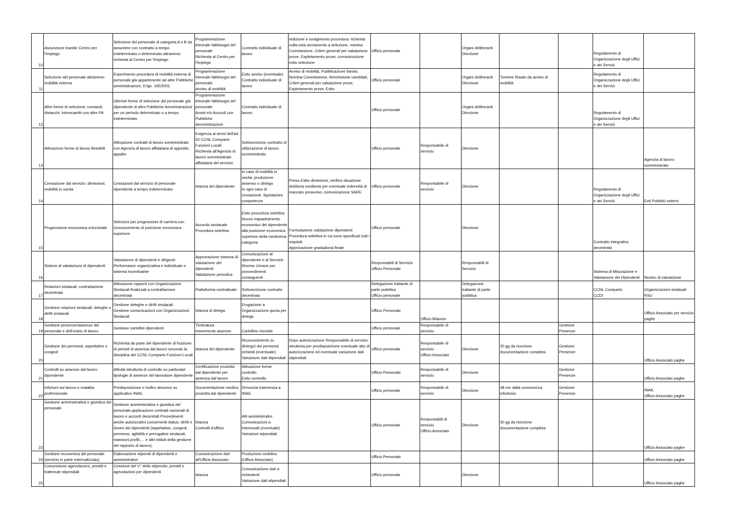| 10 | Assunzione tramite Centro per l'Impiego | Selezione del personale di categoria A o B da assumere con contratto a tempo indeterminato o determinato attraverso richiesta al Centro per l'Impiego | Programmazione triennale fabbisogni del personale Richiesta al Centro per l'Impiego | Contratto individuale di lavoro | Indizione e svolgimento procedura: richiesta nulla-osta avviamento a selezione, nomina Commissione, Criteri generali per valutazione prove, Espletamento prove, comunicazione esito selezione | Ufficio personale | | Organi deliberanti Direzione | | | Regolamento di Organizzazione degli Uffici e dei Servizi | |
| 11 | Selezione del personale attraverso mobilità esterna | Esperimento procedura di mobilità esterna di personale già appartenente ad altre Pubbliche amministrazioni, D.lgs. 165/2001 | Programmazione triennale fabbisogni del personale Avviso di mobilità | Esito avviso (eventuale) Contratto individuale di lavoro | Avviso di mobilità, Pubblicazione bando, Nomina Commissione, Ammissione candidati, Criteri generali per valutazione prove, Espletamento prove, Esito | Ufficio personale | | Organi deliberanti Direzione | Termine fissato da avviso di mobilità | | Regolamento di Organizzazione degli Uffici e dei Servizi | |
| 12 | Altre forme di selezione: comandi, distacchi, interscambi con altre PA | Ulteriori forme di selezione del personale già dipendente di altre Pubbliche Amministrazioni per un periodo determinato o a tempo indeterminato | Programmazione triennale fabbisogni del personale Avvisi e/o Accordi con Pubbliche Amministrazioni | Contratto individuale di lavoro | | Ufficio personale | | Organi deliberanti Direzione | | | Regolamento di Organizzazione degli Uffici e dei Servizi | |
| 13 | Attivazione forme di lavoro flessibili | Attivazione contratti di lavoro somministrato con Agenzia di lavoro affidataria di apposito appalto | Esigenza ai sensi dell'art. 52 CCNL Comparto Funzioni Locali Richiesta all'Agenzia di lavoro somministrato affidataria del servizio | Sottoscrizione contratto di utilizzazione di lavoro somministrato | | Ufficio personale | Responsabile di servizio | Direzione | | | | Agenzia di lavoro somministrato |
| 14 | Cessazione dal servizio: dimissioni, mobilità in uscita | Cessazioni dal servizio di personale dipendente a tempo indeterminato | Istanza del dipendente | In caso di mobilità in uscita: produzione assenso o diniego In ogni caso di cessazione: liquidazioni competenze | Presa d'atto dimissioni, verifica situazione debitoria creditoria per eventuale indennità di mancato preavviso, comunicazione SARE | Ufficio personale | Responsabile di servizio | Direzione | | | Regolamento di Organizzazione degli Uffici e dei Servizi | Enti Pubblici esterni |
| 15 | Progressione economica orizzontale | Selezioni per progressioni di carriera con riconoscimento di posizione economica superiore | Accordo sindacale Procedura selettiva | Esito procedura selettiva Nuovo inquadramento economico del dipendente alla posizione economica superiore della medesima categoria | Formulazione valutazione dipendenti Procedura selettiva in cui sono specificati tutti i requisiti Approvazione graduatoria finale | Ufficio personale | | Direzione | | | Contratto integrativo decentrato | |
| 16 | Sistemi di valutazione di dipendenti | Valutazione di dipendenti e dirigenti: Performance organizzativa e individuale e sistema incentivante | Approvazione sistema di valutazione dei dipendenti Valutazione periodica | Comunicazione al dipendente e al Servizio Risorse Umane per provvedimenti conseguenti | | Responsabili di Servizio Ufficio Personale | | Responsabili di Servizio | | | Sistema di Misurazione e Valutazione dei Dipendenti | Nucleo di valutazione |
| 17 | Relazioni sindacali: contrattazione decentrata | Attivazione rapporti con Organizzazioni Sindacali finalizzati a contrattazione decentrata | Piattaforma contrattuale | Sottoscrizione contratto decentrato | | Delegazione trattante di parte pubblica Ufficio personale | | Delegazione trattante di parte pubblica | | | CCNL Comparto CCDI | Organizzazioni sindacali RSU |
| 18 | Gestione relazioni sindacali: deleghe e diritti sindacali | Gestione deleghe e diritti sindacali Gestione comunicazioni con Organizzazioni Sindacali | Istanza di delega | Erogazione a Organizzazione quota per delega | | Ufficio Personale | Ufficio Bilancio | | | | | Ufficio Associato per servizio paghe |
| 19 | Gestione presenze/assenze del personale e dell'orario di lavoro | Gestione cartellini dipendenti | Timbratura Inserimento assenze | Cartellino mensile | | Ufficio personale | Responsabile di servizio | | | Gestione Presenze | | |
| 20 | Gestione dei permessi, aspettative e congedi | Richiesta da parte del dipendente di fruizione di periodi di assenza dal lavoro secondo la disciplina del CCNL Comparto Funzioni Locali | Istanza del dipendente | Riconoscimento (o diniego) dei permessi richiesti (eventuale): Variazione dati stipendiali | Dopo autorizzazione Responsabile di servizio, istruttoria per predisposizione eventuale atto di autorizzazione ed eventuale variazione dati stipendiali | Ufficio personale | Responsabile di servizio Ufficio Associato | Direzione | 30 gg da ricezione documentazione completa | Gestione Presenze | | Ufficio Associato paghe |
| 21 | Controlli su assenze dal lavoro dipendente | Attività istruttoria di controllo su particolari tipologie di assenze del lavoratore dipendente | Certificazione prodotta dal dipendente per assenza dal lavoro | Attivazione forme controllo Esito controllo | | Ufficio Personale | Responsabile di servizio | Direzione | | Gestione Presenze | | Ufficio Associato paghe |
| 22 | Infortuni sul lavoro e malattia professionale | Predisposizione e inoltro denunce su applicativo INAIL | Documentazione medica prodotta dal dipendente | Denuncia trasmessa a INAIL | | Ufficio personale | Responsabile di servizio | Direzione | 48 ore dalla conoscenza infortunio | Gestione Presenze | | INAIL Ufficio Associato paghe |
| 23 | Gestione amministrativa e giuridica del personale | Gestione amministrativa e giuridica del personale,applicazione contratti nazionali di lavoro e accordi decentrati Procedimenti anche autorizzativi concernenti status, diritti e doveri dei dipendenti (aspettative, congedi, permessi, agibilità e prerogative sindacali, mansioni,profili,… e altri istituti della gestione del rapporto di lavoro), | Istanza Controlli d'ufficio | Atti amministrativi Comunicazioni a interessati (eventuale) Variazioni stipendiali | | Ufficio personale | Responsabili di servizio Ufficio Associato | Direzione | 30 gg da ricezione documentazione completa | | | Ufficio Associato paghe |
| 24 | Gestione economica del personale (servizio in parte esternalizzato) | Elaborazione stipendi di dipendenti e amministratori | Comunicazione dati all'Ufficio Associato | Produzione cedolino (Ufficio Associato) | | Ufficio Personale | | | | | | Ufficio Associato paghe |
| 25 | Concessione agevolazioni, prestiti e trattenute stipendiali | Cessione del V° dello stipendio, prestiti e agevolazioni per dipendenti | Istanza | Comunicazione dati a richiedenti Variazione dati stipendiali | | Ufficio personale | | Direzione | | | | Ufficio Associato paghe |